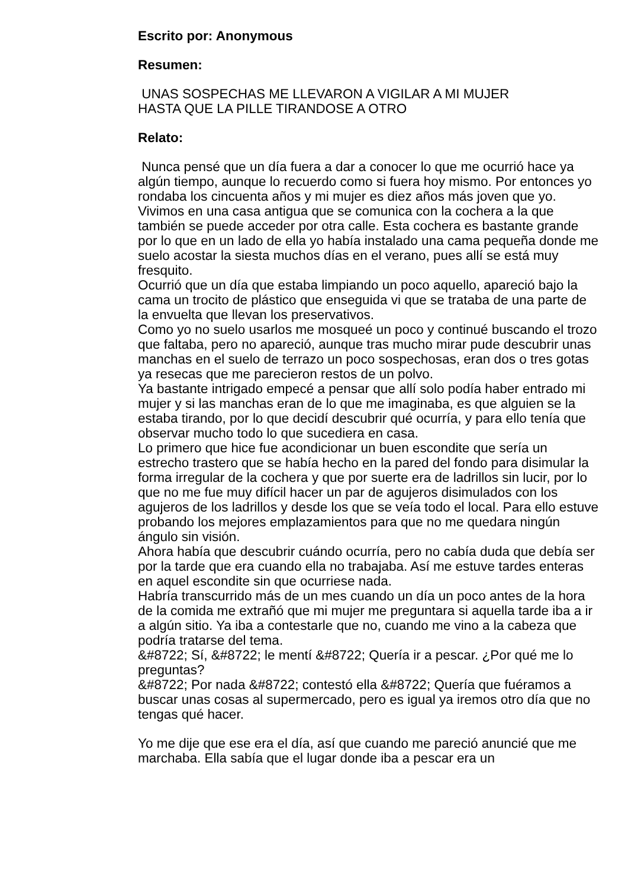Escrito por: Anonymous
Resumen:
UNAS SOSPECHAS ME LLEVARON A VIGILAR A MI MUJER
HASTA QUE LA PILLE TIRANDOSE A OTRO
Relato:
Nunca pensé que un día fuera a dar a conocer lo que me ocurrió hace ya algún tiempo, aunque lo recuerdo como si fuera hoy mismo. Por entonces yo rondaba los cincuenta años y mi mujer es diez años más joven que yo.
Vivimos en una casa antigua que se comunica con la cochera a la que también se puede acceder por otra calle. Esta cochera es bastante grande por lo que en un lado de ella yo había instalado una cama pequeña donde me suelo acostar la siesta muchos días en el verano, pues allí se está muy fresquito.
Ocurrió que un día que estaba limpiando un poco aquello, apareció bajo la cama un trocito de plástico que enseguida vi que se trataba de una parte de la envuelta que llevan los preservativos.
Como yo no suelo usarlos me mosqueé un poco y continué buscando el trozo que faltaba, pero no apareció, aunque tras mucho mirar pude descubrir unas manchas en el suelo de terrazo un poco sospechosas, eran dos o tres gotas ya resecas que me parecieron restos de un polvo.
Ya bastante intrigado empecé a pensar que allí solo podía haber entrado mi mujer y si las manchas eran de lo que me imaginaba, es que alguien se la estaba tirando, por lo que decidí descubrir qué ocurría, y para ello tenía que observar mucho todo lo que sucediera en casa.
Lo primero que hice fue acondicionar un buen escondite que sería un estrecho trastero que se había hecho en la pared del fondo para disimular la forma irregular de la cochera y que por suerte era de ladrillos sin lucir, por lo que no me fue muy difícil hacer un par de agujeros disimulados con los agujeros de los ladrillos y desde los que se veía todo el local. Para ello estuve probando los mejores emplazamientos para que no me quedara ningún ángulo sin visión.
Ahora había que descubrir cuándo ocurría, pero no cabía duda que debía ser por la tarde que era cuando ella no trabajaba. Así me estuve tardes enteras en aquel escondite sin que ocurriese nada.
Habría transcurrido más de un mes cuando un día un poco antes de la hora de la comida me extrañó que mi mujer me preguntara si aquella tarde iba a ir a algún sitio. Ya iba a contestarle que no, cuando me vino a la cabeza que podría tratarse del tema.
&#8722; Sí, &#8722; le mentí &#8722; Quería ir a pescar. ¿Por qué me lo preguntas?
&#8722; Por nada &#8722; contestó ella &#8722; Quería que fuéramos a buscar unas cosas al supermercado, pero es igual ya iremos otro día que no tengas qué hacer.
Yo me dije que ese era el día, así que cuando me pareció anuncié que me marchaba. Ella sabía que el lugar donde iba a pescar era un